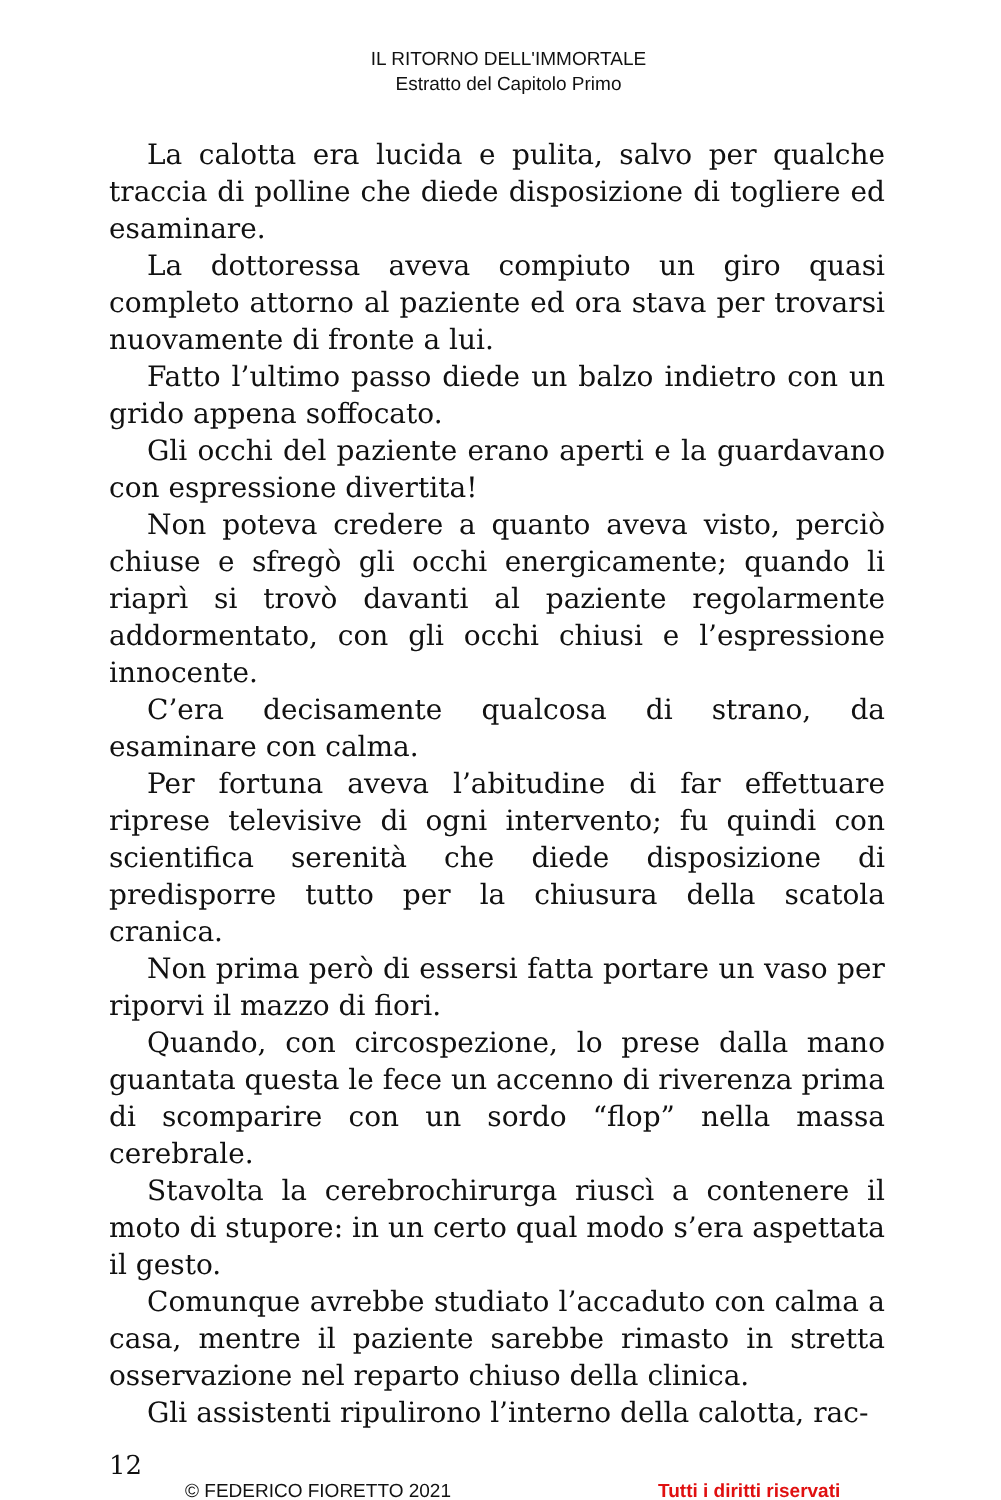IL RITORNO DELL'IMMORTALE
Estratto del Capitolo Primo
La calotta era lucida e pulita, salvo per qualche traccia di polline che diede disposizione di togliere ed esaminare.
La dottoressa aveva compiuto un giro quasi completo attorno al paziente ed ora stava per trovarsi nuovamente di fronte a lui.
Fatto l’ultimo passo diede un balzo indietro con un grido appena soffocato.
Gli occhi del paziente erano aperti e la guardavano con espressione divertita!
Non poteva credere a quanto aveva visto, perciò chiuse e sfregò gli occhi energicamente; quando li riaprì si trovò davanti al paziente regolarmente addormentato, con gli occhi chiusi e l’espressione innocente.
C’era decisamente qualcosa di strano, da esaminare con calma.
Per fortuna aveva l’abitudine di far effettuare riprese televisive di ogni intervento; fu quindi con scientifica serenità che diede disposizione di predisporre tutto per la chiusura della scatola cranica.
Non prima però di essersi fatta portare un vaso per riporvi il mazzo di fiori.
Quando, con circospezione, lo prese dalla mano guantata questa le fece un accenno di riverenza prima di scomparire con un sordo “flop” nella massa cerebrale.
Stavolta la cerebrochirurga riuscì a contenere il moto di stupore: in un certo qual modo s’era aspettata il gesto.
Comunque avrebbe studiato l’accaduto con calma a casa, mentre il paziente sarebbe rimasto in stretta osservazione nel reparto chiuso della clinica.
Gli assistenti ripulirono l’interno della calotta, rac-
12
© FEDERICO FIORETTO 2021 Tutti i diritti riservati